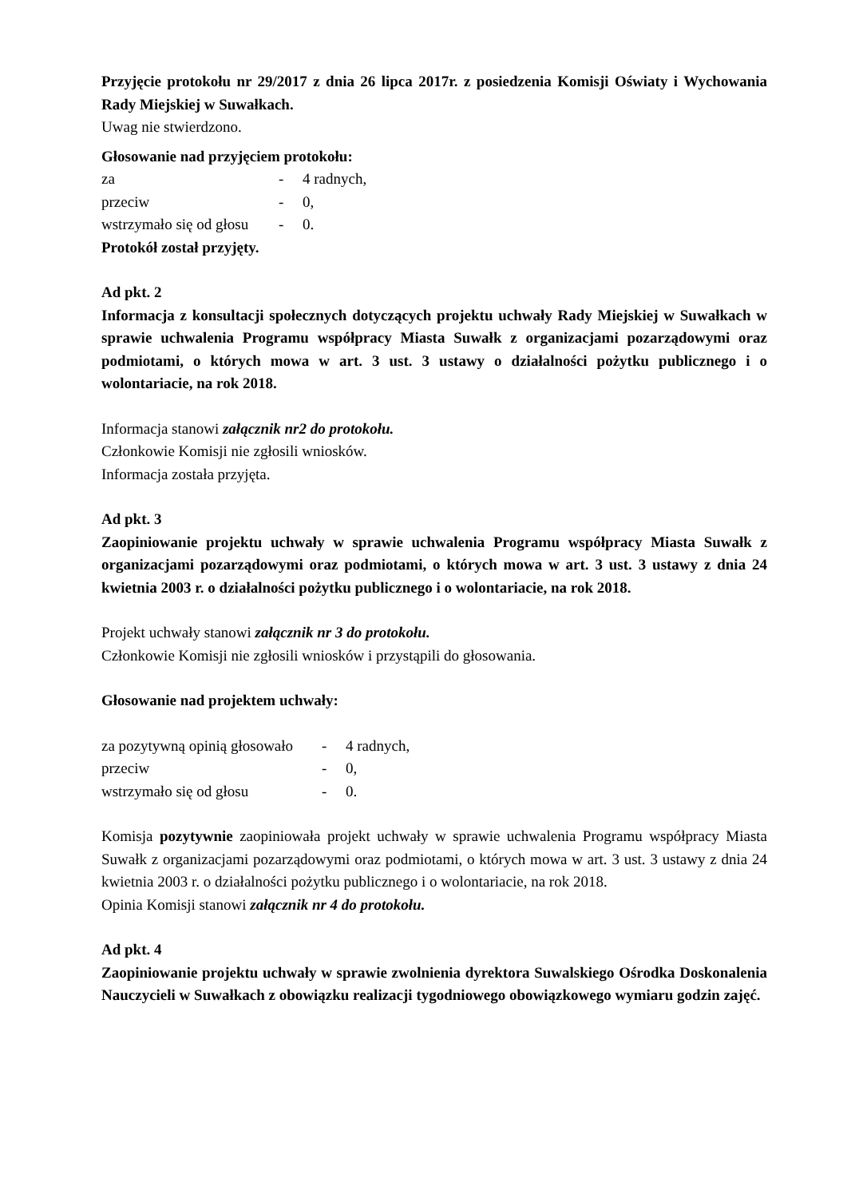Przyjęcie protokołu nr 29/2017 z dnia 26 lipca 2017r. z posiedzenia Komisji Oświaty i Wychowania Rady Miejskiej w Suwałkach.
Uwag nie stwierdzono.
Głosowanie nad przyjęciem protokołu:
| za | - | 4 radnych, |
| przeciw | - | 0, |
| wstrzymało się od głosu | - | 0. |
Protokół został przyjęty.
Ad pkt. 2
Informacja z konsultacji społecznych dotyczących projektu uchwały Rady Miejskiej w Suwałkach w sprawie uchwalenia Programu współpracy Miasta Suwałk z organizacjami pozarządowymi oraz podmiotami, o których mowa w art. 3 ust. 3 ustawy o działalności pożytku publicznego i o wolontariacie, na rok 2018.
Informacja stanowi załącznik nr2 do protokołu.
Członkowie Komisji nie zgłosili wniosków.
Informacja została przyjęta.
Ad pkt. 3
Zaopiniowanie projektu uchwały w sprawie uchwalenia Programu współpracy Miasta Suwałk z organizacjami pozarządowymi oraz podmiotami, o których mowa w art. 3 ust. 3 ustawy z dnia 24 kwietnia 2003 r. o działalności pożytku publicznego i o wolontariacie, na rok 2018.
Projekt uchwały stanowi załącznik nr 3 do protokołu.
Członkowie Komisji nie zgłosili wniosków i przystąpili do głosowania.
Głosowanie nad projektem uchwały:
| za pozytywną opinią głosowało | - | 4 radnych, |
| przeciw | - | 0, |
| wstrzymało się od głosu | - | 0. |
Komisja pozytywnie zaopiniowała projekt uchwały w sprawie uchwalenia Programu współpracy Miasta Suwałk z organizacjami pozarządowymi oraz podmiotami, o których mowa w art. 3 ust. 3 ustawy z dnia 24 kwietnia 2003 r. o działalności pożytku publicznego i o wolontariacie, na rok 2018.
Opinia Komisji stanowi załącznik nr 4 do protokołu.
Ad pkt. 4
Zaopiniowanie projektu uchwały w sprawie zwolnienia dyrektora Suwalskiego Ośrodka Doskonalenia Nauczycieli w Suwałkach z obowiązku realizacji tygodniowego obowiązkowego wymiaru godzin zajęć.